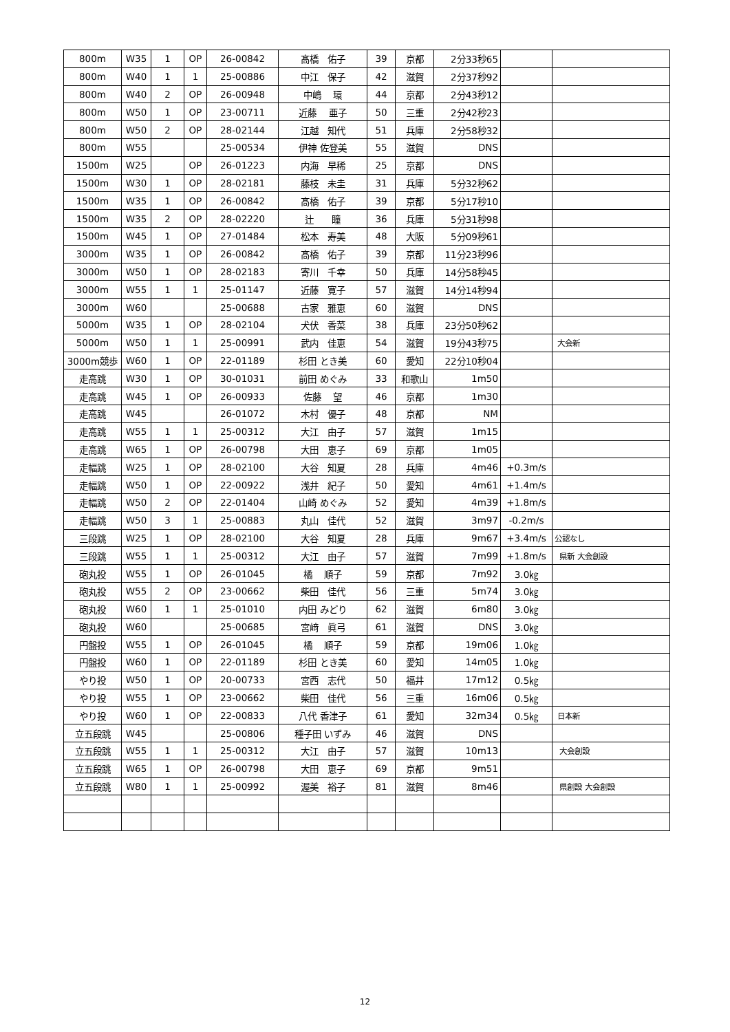| 800m | W35 | 1 | OP | 26-00842 | 髙橋 佑子 | 39 | 京都 | 2分33秒65 | | |
| 800m | W40 | 1 | 1 | 25-00886 | 中江 保子 | 42 | 滋賀 | 2分37秒92 | | |
| 800m | W40 | 2 | OP | 26-00948 | 中嶋 環 | 44 | 京都 | 2分43秒12 | | |
| 800m | W50 | 1 | OP | 23-00711 | 近藤 亜子 | 50 | 三重 | 2分42秒23 | | |
| 800m | W50 | 2 | OP | 28-02144 | 江越 知代 | 51 | 兵庫 | 2分58秒32 | | |
| 800m | W55 | | | 25-00534 | 伊神 佐登美 | 55 | 滋賀 | DNS | | |
| 1500m | W25 | | OP | 26-01223 | 内海 早稀 | 25 | 京都 | DNS | | |
| 1500m | W30 | 1 | OP | 28-02181 | 藤枝 未圭 | 31 | 兵庫 | 5分32秒62 | | |
| 1500m | W35 | 1 | OP | 26-00842 | 髙橋 佑子 | 39 | 京都 | 5分17秒10 | | |
| 1500m | W35 | 2 | OP | 28-02220 | 辻 瞳 | 36 | 兵庫 | 5分31秒98 | | |
| 1500m | W45 | 1 | OP | 27-01484 | 松本 寿美 | 48 | 大阪 | 5分09秒61 | | |
| 3000m | W35 | 1 | OP | 26-00842 | 髙橋 佑子 | 39 | 京都 | 11分23秒96 | | |
| 3000m | W50 | 1 | OP | 28-02183 | 寄川 千幸 | 50 | 兵庫 | 14分58秒45 | | |
| 3000m | W55 | 1 | 1 | 25-01147 | 近藤 寛子 | 57 | 滋賀 | 14分14秒94 | | |
| 3000m | W60 | | | 25-00688 | 古家 雅恵 | 60 | 滋賀 | DNS | | |
| 5000m | W35 | 1 | OP | 28-02104 | 犬伏 香菜 | 38 | 兵庫 | 23分50秒62 | | |
| 5000m | W50 | 1 | 1 | 25-00991 | 武内 佳恵 | 54 | 滋賀 | 19分43秒75 | | 大会新 |
| 3000m競歩 | W60 | 1 | OP | 22-01189 | 杉田 とき美 | 60 | 愛知 | 22分10秒04 | | |
| 走高跳 | W30 | 1 | OP | 30-01031 | 前田 めぐみ | 33 | 和歌山 | 1m50 | | |
| 走高跳 | W45 | 1 | OP | 26-00933 | 佐藤 望 | 46 | 京都 | 1m30 | | |
| 走高跳 | W45 | | | 26-01072 | 木村 優子 | 48 | 京都 | NM | | |
| 走高跳 | W55 | 1 | 1 | 25-00312 | 大江 由子 | 57 | 滋賀 | 1m15 | | |
| 走高跳 | W65 | 1 | OP | 26-00798 | 大田 恵子 | 69 | 京都 | 1m05 | | |
| 走幅跳 | W25 | 1 | OP | 28-02100 | 大谷 知夏 | 28 | 兵庫 | 4m46 | +0.3m/s | |
| 走幅跳 | W50 | 1 | OP | 22-00922 | 浅井 紀子 | 50 | 愛知 | 4m61 | +1.4m/s | |
| 走幅跳 | W50 | 2 | OP | 22-01404 | 山崎 めぐみ | 52 | 愛知 | 4m39 | +1.8m/s | |
| 走幅跳 | W50 | 3 | 1 | 25-00883 | 丸山 佳代 | 52 | 滋賀 | 3m97 | -0.2m/s | |
| 三段跳 | W25 | 1 | OP | 28-02100 | 大谷 知夏 | 28 | 兵庫 | 9m67 | +3.4m/s | 公認なし |
| 三段跳 | W55 | 1 | 1 | 25-00312 | 大江 由子 | 57 | 滋賀 | 7m99 | +1.8m/s | 県新 大会創設 |
| 砲丸投 | W55 | 1 | OP | 26-01045 | 橘 順子 | 59 | 京都 | 7m92 | 3.0㎏ | |
| 砲丸投 | W55 | 2 | OP | 23-00662 | 柴田 佳代 | 56 | 三重 | 5m74 | 3.0㎏ | |
| 砲丸投 | W60 | 1 | 1 | 25-01010 | 内田 みどり | 62 | 滋賀 | 6m80 | 3.0㎏ | |
| 砲丸投 | W60 | | | 25-00685 | 宮﨑 眞弓 | 61 | 滋賀 | DNS | 3.0㎏ | |
| 円盤投 | W55 | 1 | OP | 26-01045 | 橘 順子 | 59 | 京都 | 19m06 | 1.0㎏ | |
| 円盤投 | W60 | 1 | OP | 22-01189 | 杉田 とき美 | 60 | 愛知 | 14m05 | 1.0㎏ | |
| やり投 | W50 | 1 | OP | 20-00733 | 宮西 志代 | 50 | 福井 | 17m12 | 0.5㎏ | |
| やり投 | W55 | 1 | OP | 23-00662 | 柴田 佳代 | 56 | 三重 | 16m06 | 0.5㎏ | |
| やり投 | W60 | 1 | OP | 22-00833 | 八代 香津子 | 61 | 愛知 | 32m34 | 0.5㎏ | 日本新 |
| 立五段跳 | W45 | | | 25-00806 | 種子田 いずみ | 46 | 滋賀 | DNS | | |
| 立五段跳 | W55 | 1 | 1 | 25-00312 | 大江 由子 | 57 | 滋賀 | 10m13 | | 大会創設 |
| 立五段跳 | W65 | 1 | OP | 26-00798 | 大田 恵子 | 69 | 京都 | 9m51 | | |
| 立五段跳 | W80 | 1 | 1 | 25-00992 | 渥美 裕子 | 81 | 滋賀 | 8m46 | | 県創設 大会創設 |
12